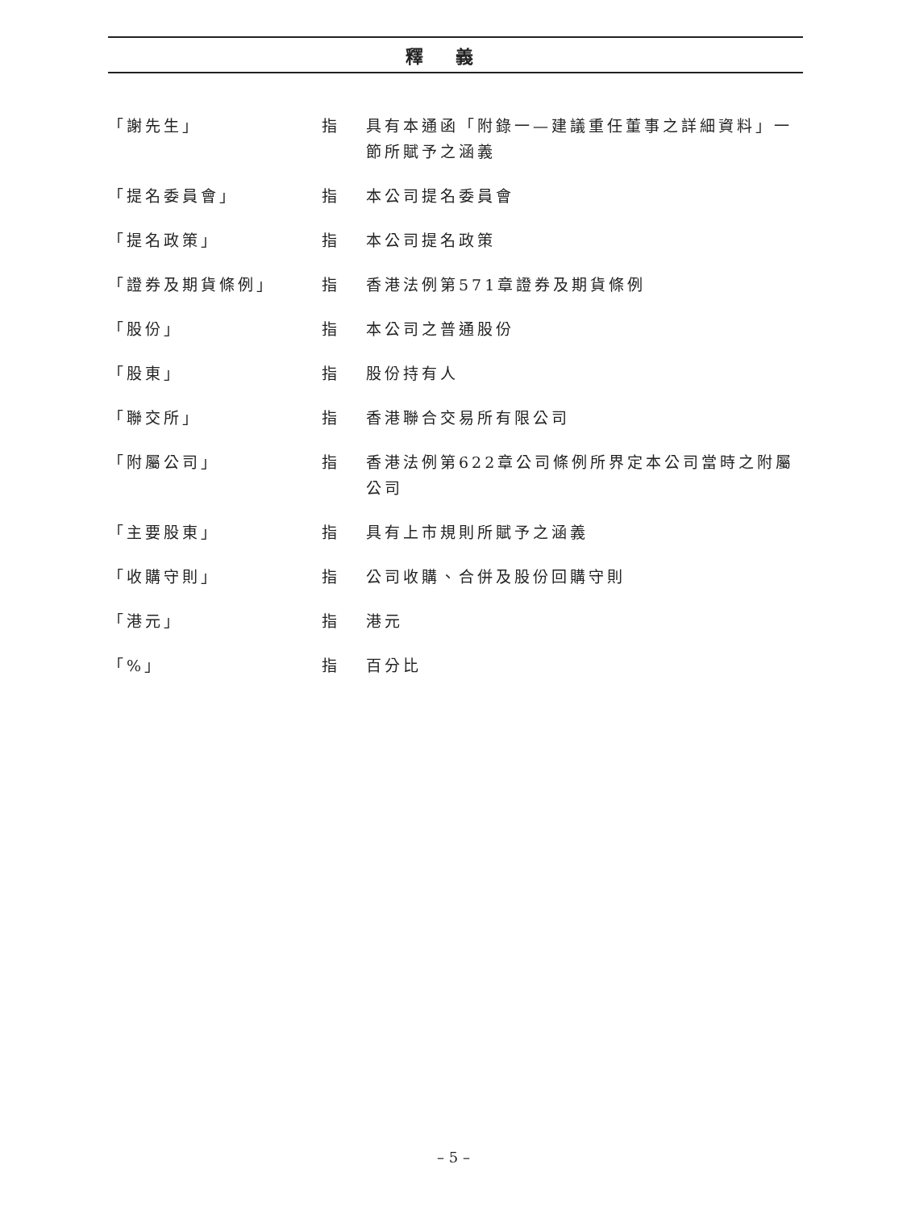釋義
| 「謝先生」 | 指 | 具有本通函「附錄一—建議重任董事之詳細資料」一節所賦予之涵義 |
| 「提名委員會」 | 指 | 本公司提名委員會 |
| 「提名政策」 | 指 | 本公司提名政策 |
| 「證券及期貨條例」 | 指 | 香港法例第571章證券及期貨條例 |
| 「股份」 | 指 | 本公司之普通股份 |
| 「股東」 | 指 | 股份持有人 |
| 「聯交所」 | 指 | 香港聯合交易所有限公司 |
| 「附屬公司」 | 指 | 香港法例第622章公司條例所界定本公司當時之附屬公司 |
| 「主要股東」 | 指 | 具有上市規則所賦予之涵義 |
| 「收購守則」 | 指 | 公司收購、合併及股份回購守則 |
| 「港元」 | 指 | 港元 |
| 「%」 | 指 | 百分比 |
– 5 –